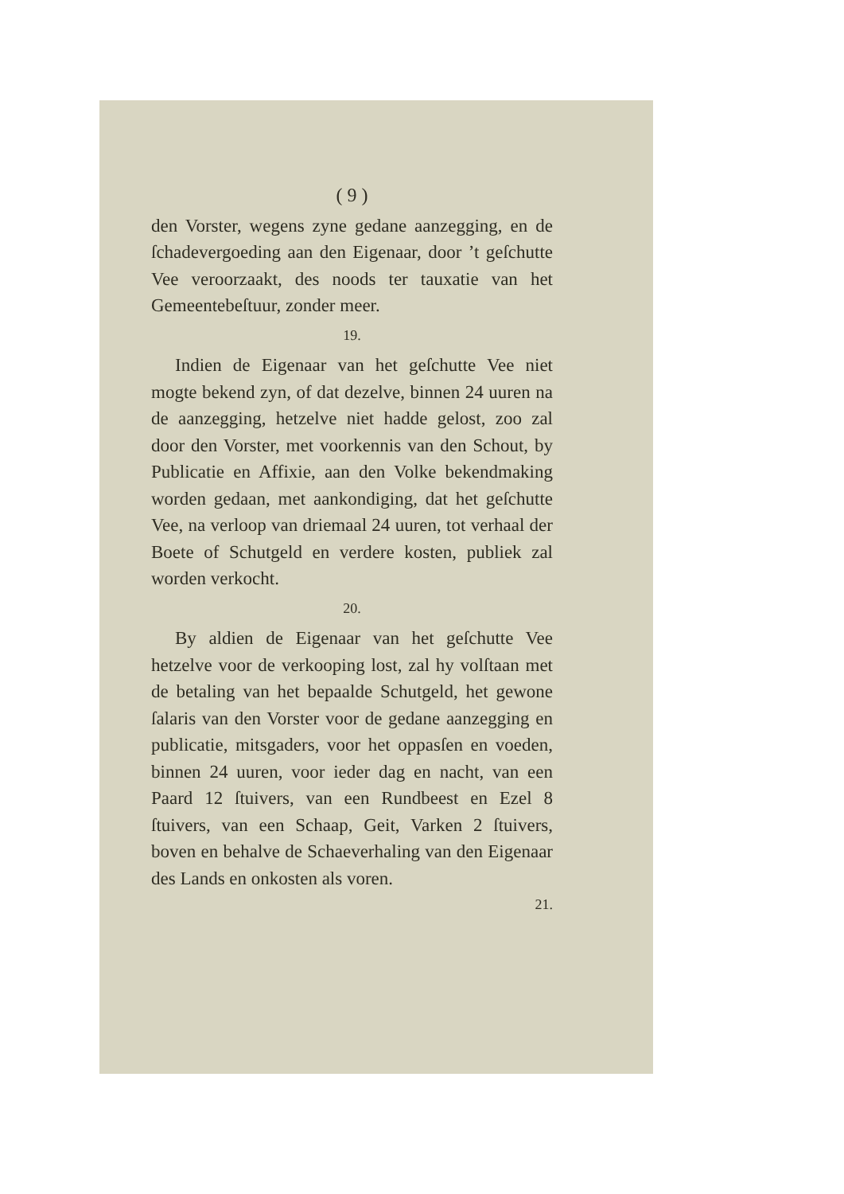( 9 )
den Vorster, wegens zyne gedane aanzegging, en de ſchadevergoeding aan den Eigenaar, door ’t geſchutte Vee veroorzaakt, des noods ter tauxatie van het Gemeentebeſtuur, zonder meer.
19.
Indien de Eigenaar van het geſchutte Vee niet mogte bekend zyn, of dat dezelve, binnen 24 uuren na de aanzegging, hetzelve niet hadde gelost, zoo zal door den Vorster, met voorkennis van den Schout, by Publicatie en Affixie, aan den Volke bekendmaking worden gedaan, met aankondiging, dat het geſchutte Vee, na verloop van driemaal 24 uuren, tot verhaal der Boete of Schutgeld en verdere kosten, publiek zal worden verkocht.
20.
By aldien de Eigenaar van het geſchutte Vee hetzelve voor de verkooping lost, zal hy volſtaan met de betaling van het bepaalde Schutgeld, het gewone ſalaris van den Vorster voor de gedane aanzegging en publicatie, mitsgaders, voor het oppasſen en voeden, binnen 24 uuren, voor ieder dag en nacht, van een Paard 12 ſtuivers, van een Rundbeest en Ezel 8 ſtuivers, van een Schaap, Geit, Varken 2 ſtuivers, boven en behalve de Schaeverhaling van den Eigenaar des Lands en onkosten als voren.
21.